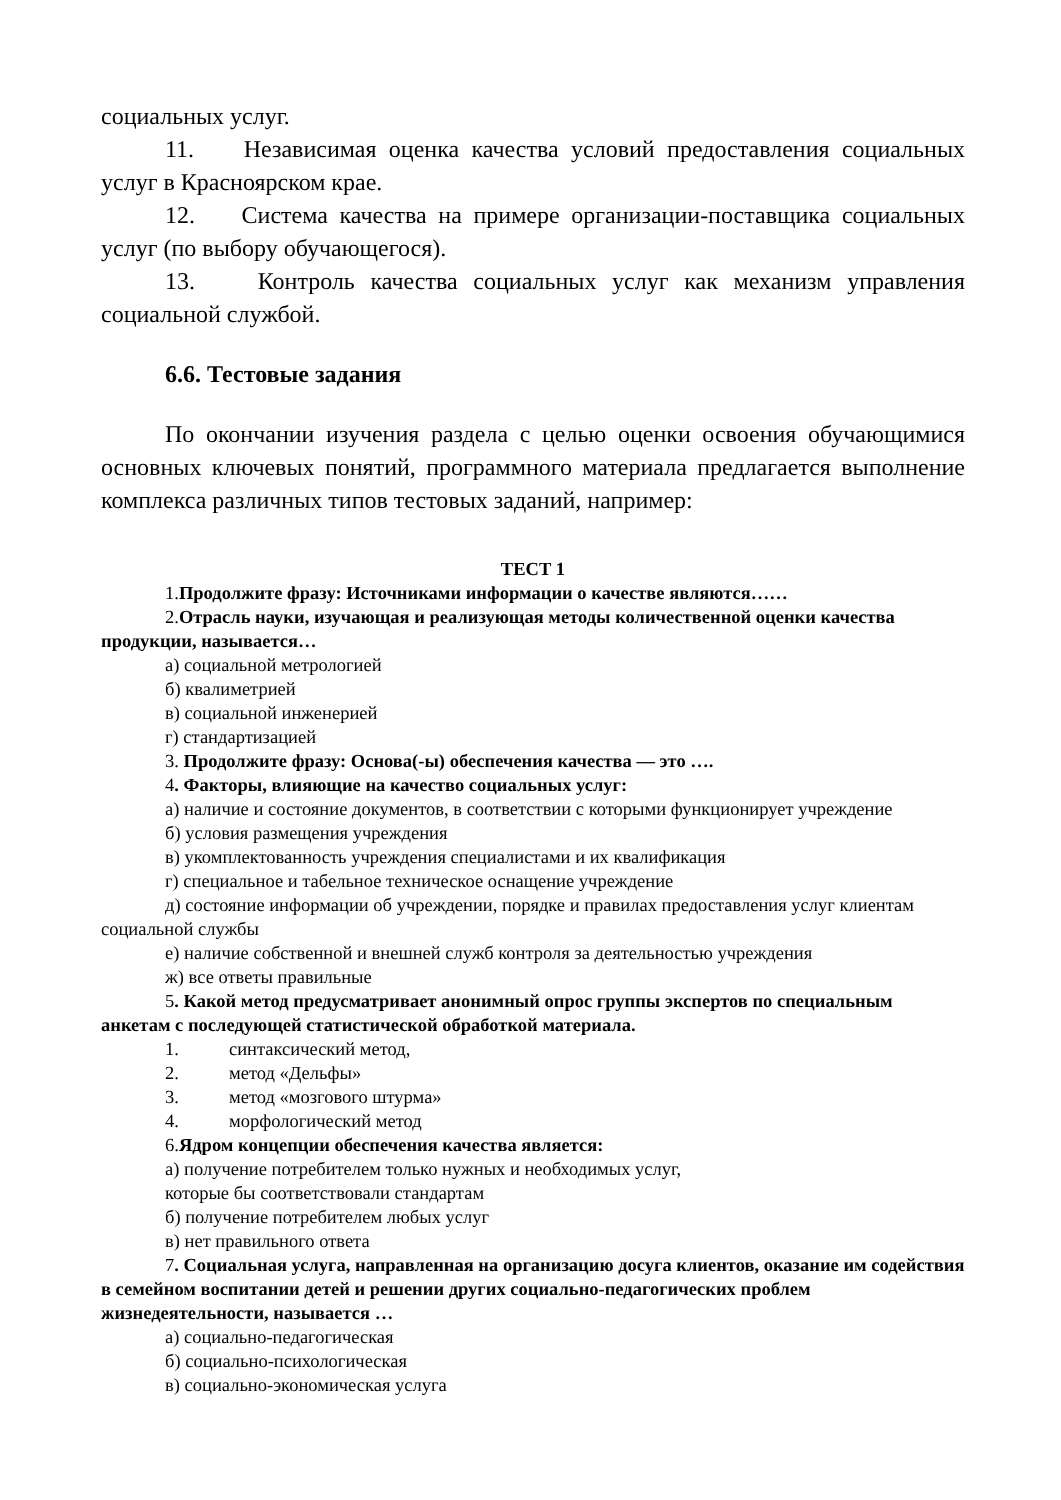социальных услуг.
11. Независимая оценка качества условий предоставления социальных услуг в Красноярском крае.
12. Система качества на примере организации-поставщика социальных услуг (по выбору обучающегося).
13. Контроль качества социальных услуг как механизм управления социальной службой.
6.6. Тестовые задания
По окончании изучения раздела с целью оценки освоения обучающимися основных ключевых понятий, программного материала предлагается выполнение комплекса различных типов тестовых заданий, например:
ТЕСТ 1
1.Продолжите фразу: Источниками информации о качестве являются……
2.Отрасль науки, изучающая и реализующая методы количественной оценки качества продукции, называется…
а) социальной метрологией
б) квалиметрией
в) социальной инженерией
г) стандартизацией
3. Продолжите фразу: Основа(-ы) обеспечения качества — это ….
4. Факторы, влияющие на качество социальных услуг:
а) наличие и состояние документов, в соответствии с которыми функционирует учреждение
б) условия размещения учреждения
в) укомплектованность учреждения специалистами и их квалификация
г) специальное и табельное техническое оснащение учреждение
д) состояние информации об учреждении, порядке и правилах предоставления услуг клиентам социальной службы
е) наличие собственной и внешней служб контроля за деятельностью учреждения
ж) все ответы правильные
5. Какой метод предусматривает анонимный опрос группы экспертов по специальным анкетам с последующей статистической обработкой материала.
1. синтаксический метод,
2. метод «Дельфы»
3. метод «мозгового штурма»
4. морфологический метод
6.Ядром концепции обеспечения качества является:
а) получение потребителем только нужных и необходимых услуг,
которые бы соответствовали стандартам
б) получение потребителем любых услуг
в) нет правильного ответа
7. Социальная услуга, направленная на организацию досуга клиентов, оказание им содействия в семейном воспитании детей и решении других социально-педагогических проблем жизнедеятельности, называется …
а) социально-педагогическая
б) социально-психологическая
в) социально-экономическая услуга